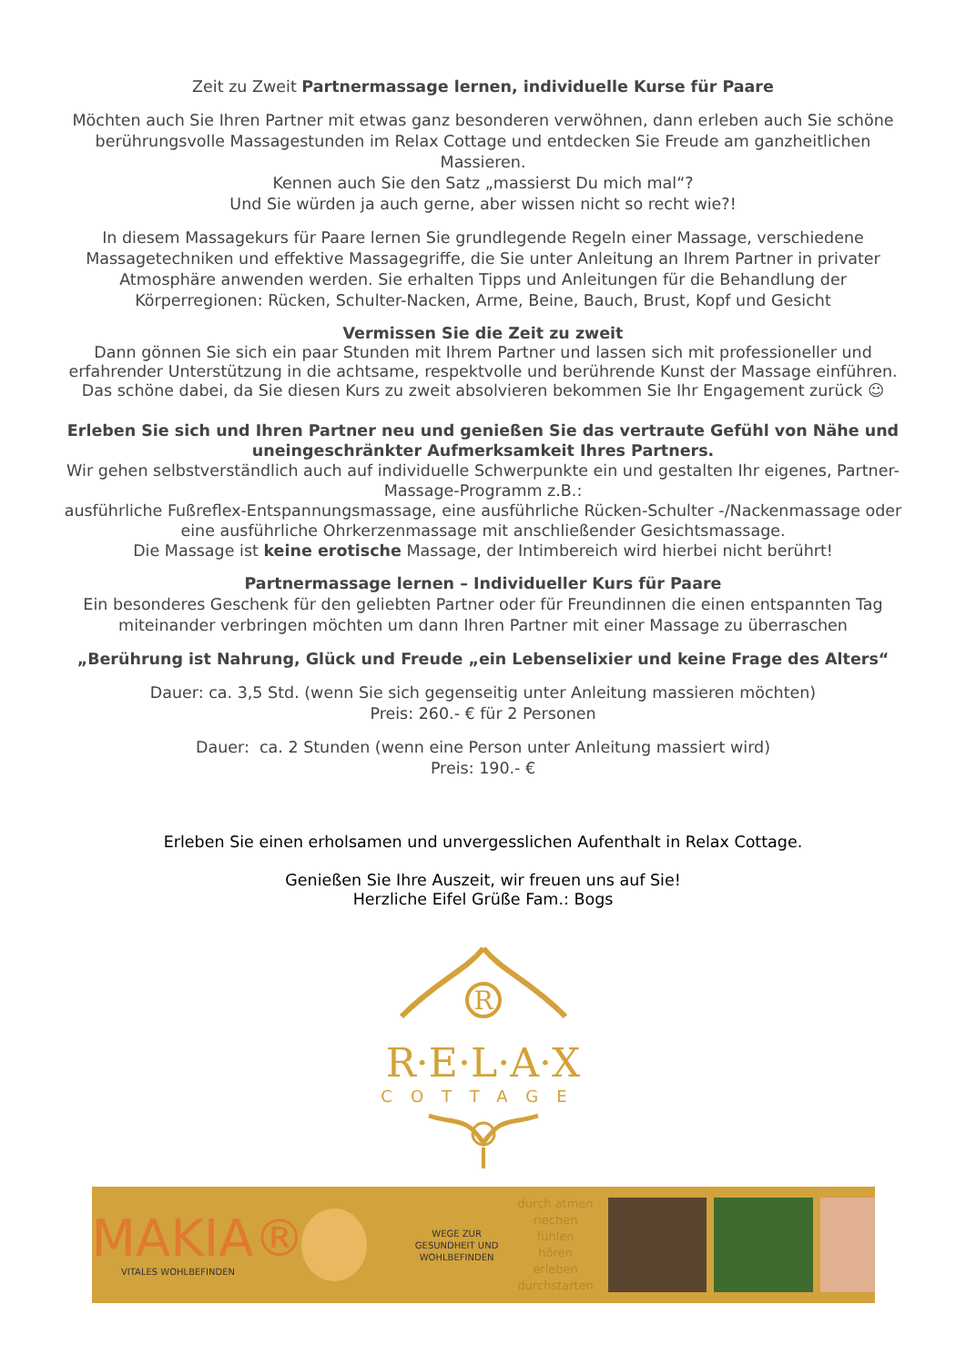Zeit zu Zweit Partnermassage lernen, individuelle Kurse für Paare
Möchten auch Sie Ihren Partner mit etwas ganz besonderen verwöhnen, dann erleben auch Sie schöne berührungsvolle Massagestunden im Relax Cottage und entdecken Sie Freude am ganzheitlichen Massieren.
Kennen auch Sie den Satz „massierst Du mich mal“?
Und Sie würden ja auch gerne, aber wissen nicht so recht wie?!
In diesem Massagekurs für Paare lernen Sie grundlegende Regeln einer Massage, verschiedene Massagetechniken und effektive Massagegriffe, die Sie unter Anleitung an Ihrem Partner in privater Atmosphäre anwenden werden. Sie erhalten Tipps und Anleitungen für die Behandlung der Körperregionen: Rücken, Schulter-Nacken, Arme, Beine, Bauch, Brust, Kopf und Gesicht
Vermissen Sie die Zeit zu zweit
Dann gönnen Sie sich ein paar Stunden mit Ihrem Partner und lassen sich mit professioneller und erfahrender Unterstützung in die achtsame, respektvolle und berührende Kunst der Massage einführen. Das schöne dabei, da Sie diesen Kurs zu zweit absolvieren bekommen Sie Ihr Engagement zurück ☺
Erleben Sie sich und Ihren Partner neu und genießen Sie das vertraute Gefühl von Nähe und uneingeschränkter Aufmerksamkeit Ihres Partners.
Wir gehen selbstverständlich auch auf individuelle Schwerpunkte ein und gestalten Ihr eigenes, Partner-Massage-Programm z.B.:
ausführliche Fußreflex-Entspannungsmassage, eine ausführliche Rücken-Schulter -/Nackenmassage oder eine ausführliche Ohrkerzenmassage mit anschließender Gesichtsmassage.
Die Massage ist keine erotische Massage, der Intimbereich wird hierbei nicht berührt!
Partnermassage lernen – Individueller Kurs für Paare
Ein besonderes Geschenk für den geliebten Partner oder für Freundinnen die einen entspannten Tag miteinander verbringen möchten um dann Ihren Partner mit einer Massage zu überraschen
„Berührung ist Nahrung, Glück und Freude „ein Lebenselixier und keine Frage des Alters“
Dauer: ca. 3,5 Std. (wenn Sie sich gegenseitig unter Anleitung massieren möchten)
Preis: 260.- € für 2 Personen
Dauer: ca. 2 Stunden (wenn eine Person unter Anleitung massiert wird)
Preis: 190.- €
Erleben Sie einen erholsamen und unvergesslichen Aufenthalt in Relax Cottage.
Genießen Sie Ihre Auszeit, wir freuen uns auf Sie!
Herzliche Eifel Grüße Fam.: Bogs
R
R·E·L·A·X
COTTAGE
MAKIA®
VITALES WOHLBEFINDEN
WEGE ZUR GESUNDHEIT UND WOHLBEFINDEN
durch atmen
riechen
fühlen
hören
erleben
durchstarten